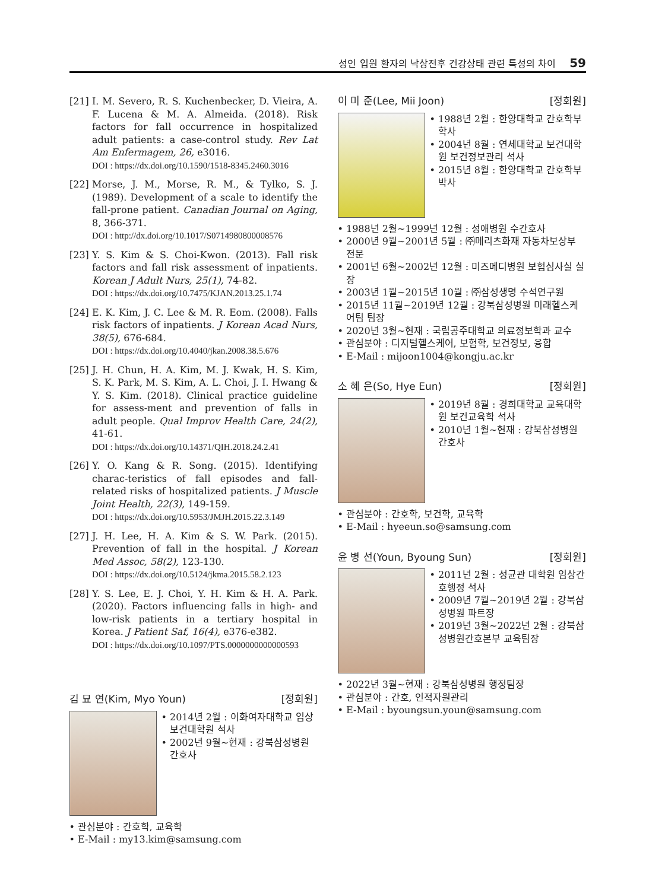성인 입원 환자의 낙상전후 건강상태 관련 특성의 차이 59
[21]
I. M. Severo, R. S. Kuchenbecker, D. Vieira, A. F. Lucena & M. A. Almeida. (2018). Risk factors for fall occurrence in hospitalized adult patients: a case-control study. Rev Lat Am Enfermagem, 26, e3016.
DOI : https://dx.doi.org/10.1590/1518-8345.2460.3016
[22]
Morse, J. M., Morse, R. M., & Tylko, S. J. (1989). Development of a scale to identify the fall-prone patient. Canadian Journal on Aging, 8, 366-371.
DOI : http://dx.doi.org/10.1017/S0714980800008576
[23]
Y. S. Kim & S. Choi-Kwon. (2013). Fall risk factors and fall risk assessment of inpatients. Korean J Adult Nurs, 25(1), 74-82.
DOI : https://dx.doi.org/10.7475/KJAN.2013.25.1.74
[24]
E. K. Kim, J. C. Lee & M. R. Eom. (2008). Falls risk factors of inpatients. J Korean Acad Nurs, 38(5), 676-684.
DOI : https://dx.doi.org/10.4040/jkan.2008.38.5.676
[25]
J. H. Chun, H. A. Kim, M. J. Kwak, H. S. Kim, S. K. Park, M. S. Kim, A. L. Choi, J. I. Hwang & Y. S. Kim. (2018). Clinical practice guideline for assess-ment and prevention of falls in adult people. Qual Improv Health Care, 24(2), 41-61.
DOI : https://dx.doi.org/10.14371/QIH.2018.24.2.41
[26]
Y. O. Kang & R. Song. (2015). Identifying charac-teristics of fall episodes and fall-related risks of hospitalized patients. J Muscle Joint Health, 22(3), 149-159.
DOI : https://dx.doi.org/10.5953/JMJH.2015.22.3.149
[27]
J. H. Lee, H. A. Kim & S. W. Park. (2015). Prevention of fall in the hospital. J Korean Med Assoc, 58(2), 123-130.
DOI : https://dx.doi.org/10.5124/jkma.2015.58.2.123
[28]
Y. S. Lee, E. J. Choi, Y. H. Kim & H. A. Park. (2020). Factors influencing falls in high- and low-risk patients in a tertiary hospital in Korea. J Patient Saf, 16(4), e376-e382.
DOI : https://dx.doi.org/10.1097/PTS.0000000000000593
김 묘 연(Kim, Myo Youn) [정회원]
2014년 2월 : 이화여자대학교 임상보건대학원 석사
2002년 9월~현재 : 강북삼성병원 간호사
관심분야 : 간호학, 교육학
E-Mail : my13.kim@samsung.com
이 미 준(Lee, Mii Joon) [정회원]
1988년 2월 : 한양대학교 간호학부 학사
2004년 8월 : 연세대학교 보건대학원 보건정보관리 석사
2015년 8월 : 한양대학교 간호학부 박사
1988년 2월~1999년 12월 : 성애병원 수간호사
2000년 9월~2001년 5월 : ㈜메리츠화재 자동차보상부 전문
2001년 6월~2002년 12월 : 미즈메디병원 보험심사실 실장
2003년 1월~2015년 10월 : ㈜삼성생명 수석연구원
2015년 11월~2019년 12월 : 강북삼성병원 미래헬스케어팀 팀장
2020년 3월~현재 : 국립공주대학교 의료정보학과 교수
관심분야 : 디지털헬스케어, 보험학, 보건정보, 융합
E-Mail : mijoon1004@kongju.ac.kr
소 혜 은(So, Hye Eun) [정회원]
2019년 8월 : 경희대학교 교육대학원 보건교육학 석사
2010년 1월~현재 : 강북삼성병원 간호사
관심분야 : 간호학, 보건학, 교육학
E-Mail : hyeeun.so@samsung.com
윤 병 선(Youn, Byoung Sun) [정회원]
2011년 2월 : 성균관 대학원 임상간호행정 석사
2009년 7월~2019년 2월 : 강북삼성병원 파트장
2019년 3월~2022년 2월 : 강북삼성병원간호본부 교육팀장
2022년 3월~현재 : 강북삼성병원 행정팀장
관심분야 : 간호, 인적자원관리
E-Mail : byoungsun.youn@samsung.com